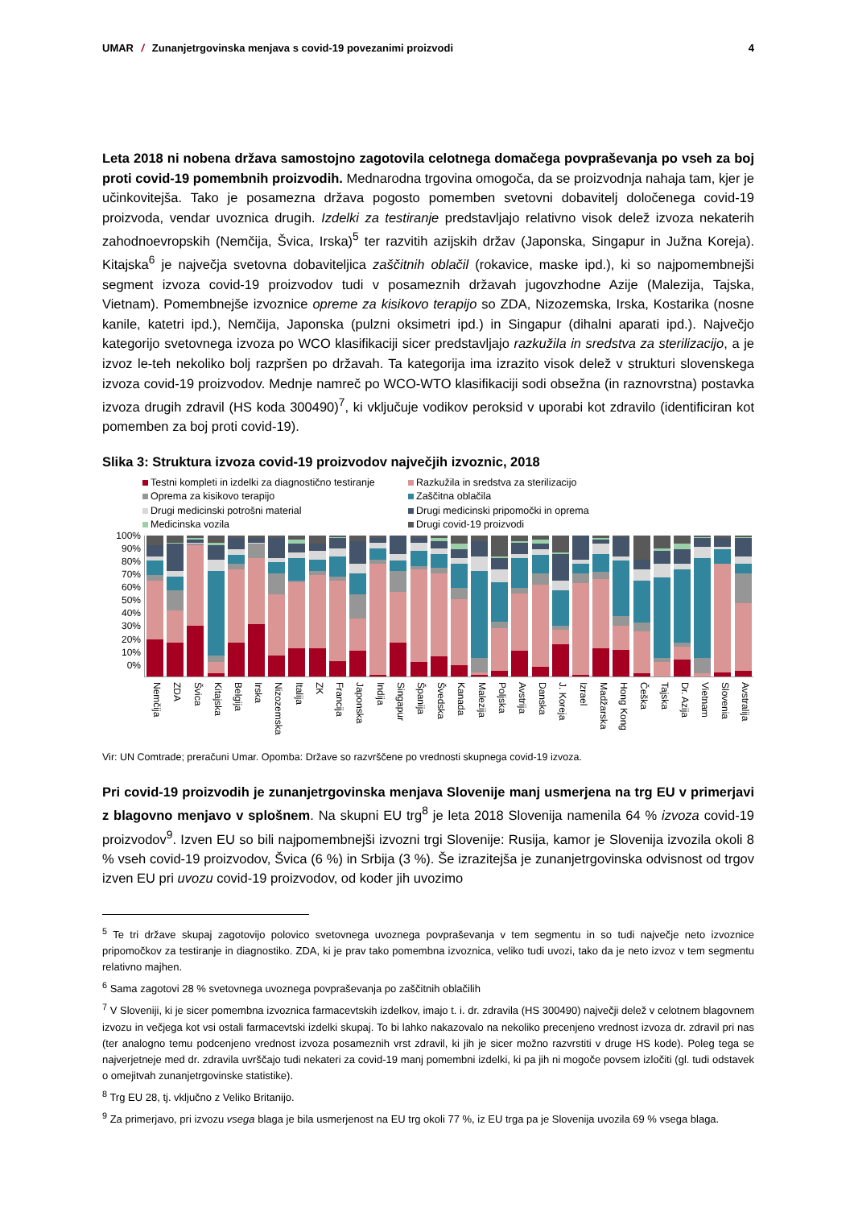UMAR / Zunanjetrgovinska menjava s covid-19 povezanimi proizvodi
4
Leta 2018 ni nobena država samostojno zagotovila celotnega domačega povpraševanja po vseh za boj proti covid-19 pomembnih proizvodih. Mednarodna trgovina omogoča, da se proizvodnja nahaja tam, kjer je učinkovitejša. Tako je posamezna država pogosto pomemben svetovni dobavitelj določenega covid-19 proizvoda, vendar uvoznica drugih. Izdelki za testiranje predstavljajo relativno visok delež izvoza nekaterih zahodnoevropskih (Nemčija, Švica, Irska)<sup>5</sup> ter razvitih azijskih držav (Japonska, Singapur in Južna Koreja). Kitajska<sup>6</sup> je največja svetovna dobaviteljica zaščitnih oblačil (rokavice, maske ipd.), ki so najpomembnejši segment izvoza covid-19 proizvodov tudi v posameznih državah jugovzhodne Azije (Malezija, Tajska, Vietnam). Pomembnejše izvoznice opreme za kisikovo terapijo so ZDA, Nizozemska, Irska, Kostarika (nosne kanile, katetri ipd.), Nemčija, Japonska (pulzni oksimetri ipd.) in Singapur (dihalni aparati ipd.). Največjo kategorijo svetovnega izvoza po WCO klasifikaciji sicer predstavljajo razkužila in sredstva za sterilizacijo, a je izvoz le-teh nekoliko bolj razpršen po državah. Ta kategorija ima izrazito visok delež v strukturi slovenskega izvoza covid-19 proizvodov. Mednje namreč po WCO-WTO klasifikaciji sodi obsežna (in raznovrstna) postavka izvoza drugih zdravil (HS koda 300490)<sup>7</sup>, ki vključuje vodikov peroksid v uporabi kot zdravilo (identificiran kot pomemben za boj proti covid-19).
Slika 3: Struktura izvoza covid-19 proizvodov največjih izvoznic, 2018
Testni kompleti in izdelki za diagnostično testiranje
Razkužila in sredstva za sterilizacijo
Oprema za kisikovo terapijo
Zaščitna oblačila
Drugi medicinski potrošni material
Drugi medicinski pripomočki in oprema
Medicinska vozila
Drugi covid-19 proizvodi
100%
90%
80%
70%
60%
50%
40%
30%
20%
10%
0%
Nemčija
ZDA
Švica
Kitajska
Belgija
Irska
Nizozemska
Italija
ZK
Francija
Japonska
Indija
Singapur
Španija
Švedska
Kanada
Malezija
Poljska
Avstrija
Danska
J. Koreja
Izrael
Madžarska
Hong Kong
Češka
Tajska
Dr. Azija
Vietnam
Slovenia
Avstralija
Vir: UN Comtrade; preračuni Umar. Opomba: Države so razvrščene po vrednosti skupnega covid-19 izvoza.
Pri covid-19 proizvodih je zunanjetrgovinska menjava Slovenije manj usmerjena na trg EU v primerjavi z blagovno menjavo v splošnem. Na skupni EU trg<sup>8</sup> je leta 2018 Slovenija namenila 64 % izvoza covid-19 proizvodov<sup>9</sup>. Izven EU so bili najpomembnejši izvozni trgi Slovenije: Rusija, kamor je Slovenija izvozila okoli 8 % vseh covid-19 proizvodov, Švica (6 %) in Srbija (3 %). Še izrazitejša je zunanjetrgovinska odvisnost od trgov izven EU pri uvozu covid-19 proizvodov, od koder jih uvozimo
<sup>5</sup> Te tri države skupaj zagotovijo polovico svetovnega uvoznega povpraševanja v tem segmentu in so tudi največje neto izvoznice pripomočkov za testiranje in diagnostiko. ZDA, ki je prav tako pomembna izvoznica, veliko tudi uvozi, tako da je neto izvoz v tem segmentu relativno majhen.
<sup>6</sup> Sama zagotovi 28 % svetovnega uvoznega povpraševanja po zaščitnih oblačilih
<sup>7</sup> V Sloveniji, ki je sicer pomembna izvoznica farmacevtskih izdelkov, imajo t. i. dr. zdravila (HS 300490) največji delež v celotnem blagovnem izvozu in večjega kot vsi ostali farmacevtski izdelki skupaj. To bi lahko nakazovalo na nekoliko precenjeno vrednost izvoza dr. zdravil pri nas (ter analogno temu podcenjeno vrednost izvoza posameznih vrst zdravil, ki jih je sicer možno razvrstiti v druge HS kode). Poleg tega se najverjetneje med dr. zdravila uvrščajo tudi nekateri za covid-19 manj pomembni izdelki, ki pa jih ni mogoče povsem izločiti (gl. tudi odstavek o omejitvah zunanjetrgovinske statistike).
<sup>8</sup> Trg EU 28, tj. vključno z Veliko Britanijo.
<sup>9</sup> Za primerjavo, pri izvozu vsega blaga je bila usmerjenost na EU trg okoli 77 %, iz EU trga pa je Slovenija uvozila 69 % vsega blaga.